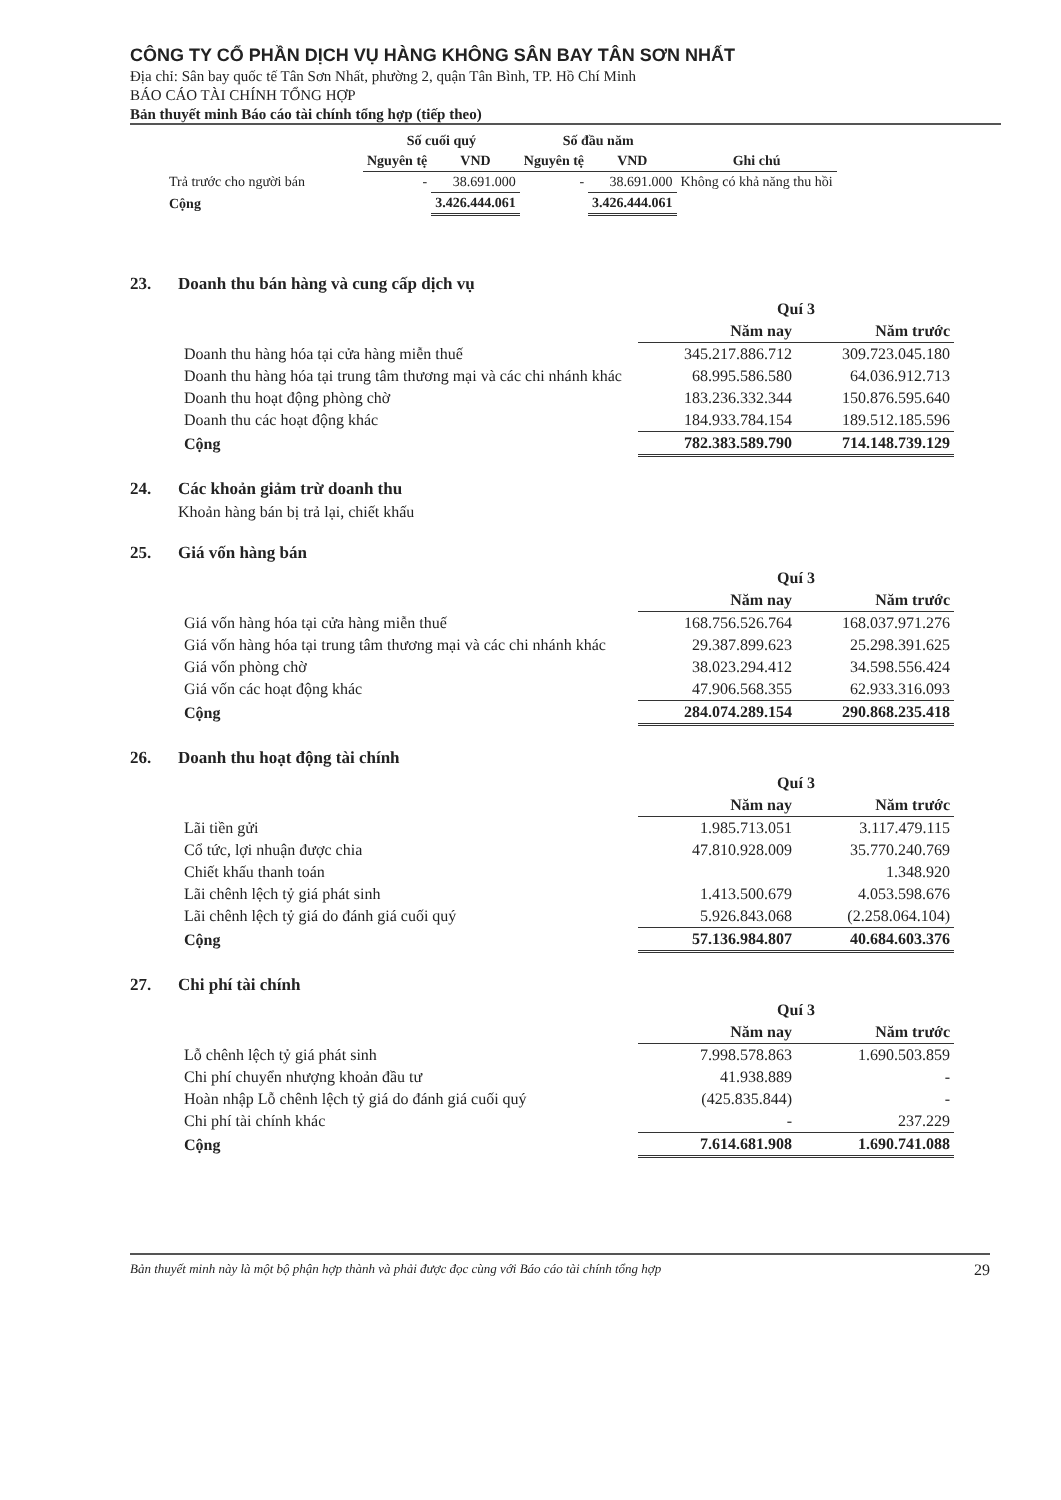CÔNG TY CỔ PHẦN DỊCH VỤ HÀNG KHÔNG SÂN BAY TÂN SƠN NHẤT
Địa chỉ: Sân bay quốc tế Tân Sơn Nhất, phường 2, quận Tân Bình, TP. Hồ Chí Minh
BÁO CÁO TÀI CHÍNH TỔNG HỢP
Bản thuyết minh Báo cáo tài chính tổng hợp (tiếp theo)
| | Số cuối quý | | Số đầu năm | | |
| --- | --- | --- | --- | --- | --- |
| | Nguyên tệ | VND | Nguyên tệ | VND | Ghi chú |
| Trả trước cho người bán | - | 38.691.000 | - | 38.691.000 | Không có khả năng thu hồi |
| Cộng | | 3.426.444.061 | | 3.426.444.061 | |
23. Doanh thu bán hàng và cung cấp dịch vụ
| | Quí 3 | |
| --- | --- | --- |
| | Năm nay | Năm trước |
| Doanh thu hàng hóa tại cửa hàng miễn thuế | 345.217.886.712 | 309.723.045.180 |
| Doanh thu hàng hóa tại trung tâm thương mại và các chi nhánh khác | 68.995.586.580 | 64.036.912.713 |
| Doanh thu hoạt động phòng chờ | 183.236.332.344 | 150.876.595.640 |
| Doanh thu các hoạt động khác | 184.933.784.154 | 189.512.185.596 |
| Cộng | 782.383.589.790 | 714.148.739.129 |
24. Các khoản giảm trừ doanh thu
Khoản hàng bán bị trả lại, chiết khấu
25. Giá vốn hàng bán
| | Quí 3 | |
| --- | --- | --- |
| | Năm nay | Năm trước |
| Giá vốn hàng hóa tại cửa hàng miễn thuế | 168.756.526.764 | 168.037.971.276 |
| Giá vốn hàng hóa tại trung tâm thương mại và các chi nhánh khác | 29.387.899.623 | 25.298.391.625 |
| Giá vốn phòng chờ | 38.023.294.412 | 34.598.556.424 |
| Giá vốn các hoạt động khác | 47.906.568.355 | 62.933.316.093 |
| Cộng | 284.074.289.154 | 290.868.235.418 |
26. Doanh thu hoạt động tài chính
| | Quí 3 | |
| --- | --- | --- |
| | Năm nay | Năm trước |
| Lãi tiền gửi | 1.985.713.051 | 3.117.479.115 |
| Cổ tức, lợi nhuận được chia | 47.810.928.009 | 35.770.240.769 |
| Chiết khấu thanh toán | | 1.348.920 |
| Lãi chênh lệch tỷ giá phát sinh | 1.413.500.679 | 4.053.598.676 |
| Lãi chênh lệch tỷ giá do đánh giá cuối quý | 5.926.843.068 | (2.258.064.104) |
| Cộng | 57.136.984.807 | 40.684.603.376 |
27. Chi phí tài chính
| | Quí 3 | |
| --- | --- | --- |
| | Năm nay | Năm trước |
| Lỗ chênh lệch tỷ giá phát sinh | 7.998.578.863 | 1.690.503.859 |
| Chi phí chuyển nhượng khoản đầu tư | 41.938.889 | - |
| Hoàn nhập Lỗ chênh lệch tỷ giá do đánh giá cuối quý | (425.835.844) | - |
| Chi phí tài chính khác | - | 237.229 |
| Cộng | 7.614.681.908 | 1.690.741.088 |
Bản thuyết minh này là một bộ phận hợp thành và phải được đọc cùng với Báo cáo tài chính tổng hợp 29